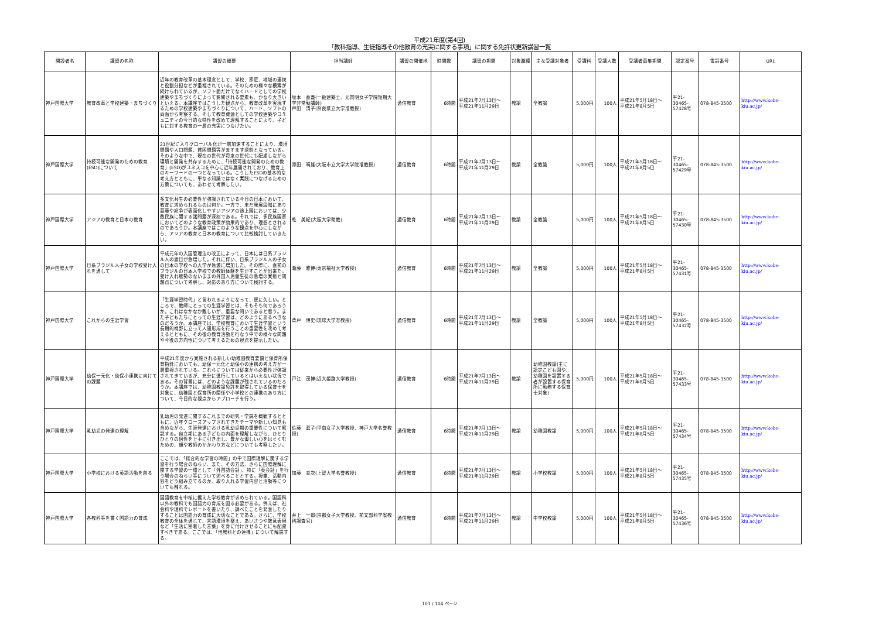平成21年度(第4回)
「教科指導、生徒指導その他教育の充実に関する事項」に関する免許状更新講習一覧
| 開設者名 | 講習の名称 | 講習の概要 | 担当講師 | 講習の開催地 | 時間数 | 講習の期間 | 対象職種 | 主な受講対象者 | 受講料 | 受講人数 | 受講者募集期間 | 認定番号 | 電話番号 | URL |
| --- | --- | --- | --- | --- | --- | --- | --- | --- | --- | --- | --- | --- | --- | --- |
| 神戸国際大学 | 教育改革と学校建築・まちづくり | 近年の教育改革の基本理念として、学校、家庭、地域の連携と役割分担などが重視されている。そのための様々な模索が続けられているが、ソフト面だけでなくハードとしての学校建築やまちづくりによって影響される要素も、かなり大きいといえる。本講座ではこうした観点から、教育改革を実現するための学校建築やまちづくりについて、ハード、ソフトの両面から考察する。そして教育資源としての学校建築やコミュニティの今日的な特性を改めて理解することにより、子どもに対する教育の一層の充実につなげたい。 | 坂本 直義(一級建築士、元賢明女子学院短期大学非常勤講師) 戸田 清子(奈良県立大学准教授) | 通信教育 | 6時間 | 平成21年7月13日～ 平成21年11月29日 | 教諭 | 全教諭 | 5,000円 | 100人 | 平成21年5月18日～ 平成21年8月5日 | 平21- 30465- 57428号 | 078-845-3500 | http://www.kobe-kiu.ac.jp/ |
| 神戸国際大学 | 持続可能な開発のための教育(ESD)について | 21世紀に入りグローバル化が一層加速することにより、環境問題や人口問題、貧困問題等がますます深刻となっている。そのような中で、現在の世代が将来の世代にも配慮しながら環境と開発を共存するために、「持続可能な開発のための教育」(ESD)がユネスコを中心に近年展開されており、教育上のキーワードの一つとなっている。こうしたESDの基本的な考え方とともに、単なる知識ではなく実践につなげるための方策についても、あわせて考察したい。 | 添田 晴雄(大阪市立大学大学院准教授) | 通信教育 | 6時間 | 平成21年7月13日～ 平成21年11月29日 | 教諭 | 全教諭 | 5,000円 | 100人 | 平成21年5月18日～ 平成21年8月5日 | 平21- 30465- 57429号 | 078-845-3500 | http://www.kobe-kiu.ac.jp/ |
| 神戸国際大学 | アジアの教育と日本の教育 | 多文化共生の必要性が強調されている今日の日本において、教育に求められるものは何か。一方で、未だ発展段階にあり葛藤や紛争が表面化しやすいアジアの途上国においては、少数民族に関する諸問題が深刻である。それでは、多民族国家においてどのような教育政策が効果的であり、理想とされるのであろうか。本講座ではこのような観点を中心にしながら、アジアの教育と日本の教育について比較検討していきたい。 | 乾 美紀(大阪大学助教) | 通信教育 | 6時間 | 平成21年7月13日～ 平成21年11月29日 | 教諭 | 全教諭 | 5,000円 | 100人 | 平成21年5月18日～ 平成21年8月5日 | 平21- 30465- 57430号 | 078-845-3500 | http://www.kobe-kiu.ac.jp/ |
| 神戸国際大学 | 日系ブラジル人子女の学校受け入れを通して | 平成元年の入国管理法の改正によって、日本には日系ブラジル人の渡日が急増した。それに伴い、日系ブラジル人の子女の日本の学校への入学が急激に増加した。その際に、直前のブラジルの日本人学校での教師体験を生かすことが出来た。受け入れ態勢のないままの外国人児童生徒の急増の実態と問題点について考察し、対応のあり方について検討する。 | 瀧藤 雅博(東京福祉大学教授) | 通信教育 | 6時間 | 平成21年7月13日～ 平成21年11月29日 | 教諭 | 全教諭 | 5,000円 | 100人 | 平成21年5月18日～ 平成21年8月5日 | 平21- 30465- 57431号 | 078-845-3500 | http://www.kobe-kiu.ac.jp/ |
| 神戸国際大学 | これからの生涯学習 | 「生涯学習時代」と言われるようになって、既に久しい。ところで、教師にとっての生涯学習とは、そもそも何であろうか。これはなかなか難しいが、重要な問いであると思う。また子どもたちにとっての生涯学習は、どのようにあるべきなのだろうか。本講座では、学校教育において生涯学習という長期的視野に立って人間形成を行うことの重要性を改めて考えるとともに、その後の教育活動を行なう中での様々な問題や今後の方向性について考えるための視点を提示したい。 | 背戸 博史(琉球大学准教授) | 通信教育 | 6時間 | 平成21年7月13日～ 平成21年11月29日 | 教諭 | 全教諭 | 5,000円 | 100人 | 平成21年5月18日～ 平成21年8月5日 | 平21- 30465- 57432号 | 078-845-3500 | http://www.kobe-kiu.ac.jp/ |
| 神戸国際大学 | 幼保一元化・幼保小連携に向けての課題 | 平成21年度から実施される新しい幼稚園教育要領と保育所保育指針においても、幼保一元化と幼保小の連携の考え方が一層重視されている。これらについては従来から必要性が強調されてきているが、充分に進行しているとはいえない状況である。その背景には、どのような課題が残されているのだろうか。本講座では、幼稚園教諭免許を取得している保育士を対象に、幼稚園と保育所の関係や小学校との連携のあり方について、今日的な視点からアプローチを行う。 | 戸江 茂博(近大姫路大学教授) | 通信教育 | 6時間 | 平成21年7月13日～ 平成21年11月29日 | 教諭 | 幼稚園教諭(主に認定こども園や、幼稚園を設置する者が設置する保育所に勤務する保育士対象) | 5,000円 | 100人 | 平成21年5月18日～ 平成21年8月5日 | 平21- 30465- 57433号 | 078-845-3500 | http://www.kobe-kiu.ac.jp/ |
| 神戸国際大学 | 乳幼児の発達の理解 | 乳幼児の発達に関するこれまでの研究・学説を概観するとともに、近年クローズアップされてきたテーマや新しい知見も含めながら、生涯発達における乳幼児期の重要性について解説する。自立期にある子どもの内面を理解しながら、ひとりひとりの個性を上手に引き出し、豊かな優しい心をはぐくむための、親や教師のかかわり方などについても考察したい。 | 佐藤 眞子(甲南女子大学教授、神戸大学名誉教授) | 通信教育 | 6時間 | 平成21年7月13日～ 平成21年11月29日 | 教諭 | 幼稚園教諭 | 5,000円 | 100人 | 平成21年5月18日～ 平成21年8月5日 | 平21- 30465- 57434号 | 078-845-3500 | http://www.kobe-kiu.ac.jp/ |
| 神戸国際大学 | 小学校における英語活動を創る | ここでは、「総合的な学習の時間」の中で国際理解に関する学習を行う場合のねらい、また、その方法、さらに国際理解に関する学習の一環として「外国語会話」、特に「英会話」を行う場合のねらい等について述べることとする。授業、活動内容をどう組み立てるのか、取り入れる学習内容と活動等についても触れる。 | 加藤 幸次(上智大学名誉教授) | 通信教育 | 6時間 | 平成21年7月13日～ 平成21年11月29日 | 教諭 | 小学校教諭 | 5,000円 | 100人 | 平成21年5月18日～ 平成21年8月5日 | 平21- 30465- 57435号 | 078-845-3500 | http://www.kobe-kiu.ac.jp/ |
| 神戸国際大学 | 各教科等を貫く国語力の育成 | 国語教育を中核に据えた学校教育が求められている。国語科以外の教科でも国語力の育成を図る必要がある。例えば、社会科や理科でレポートを書いたり、調べたことを発表したりすることは国語力の育成に大切なことである。さらに、学校教育の全体を通じて、言語環境を整え、あいさつや敬意表現など「生活に密着した言葉」を身に付けさせることにも配慮すべきである。ここでは、「他教科との連携」について解説する。 | 井上 一郎(京都女子大学教授、前文部科学省教科調査官) | 通信教育 | 6時間 | 平成21年7月13日～ 平成21年11月29日 | 教諭 | 中学校教諭 | 5,000円 | 100人 | 平成21年5月18日～ 平成21年8月5日 | 平21- 30465- 57436号 | 078-845-3500 | http://www.kobe-kiu.ac.jp/ |
101 / 104 ページ